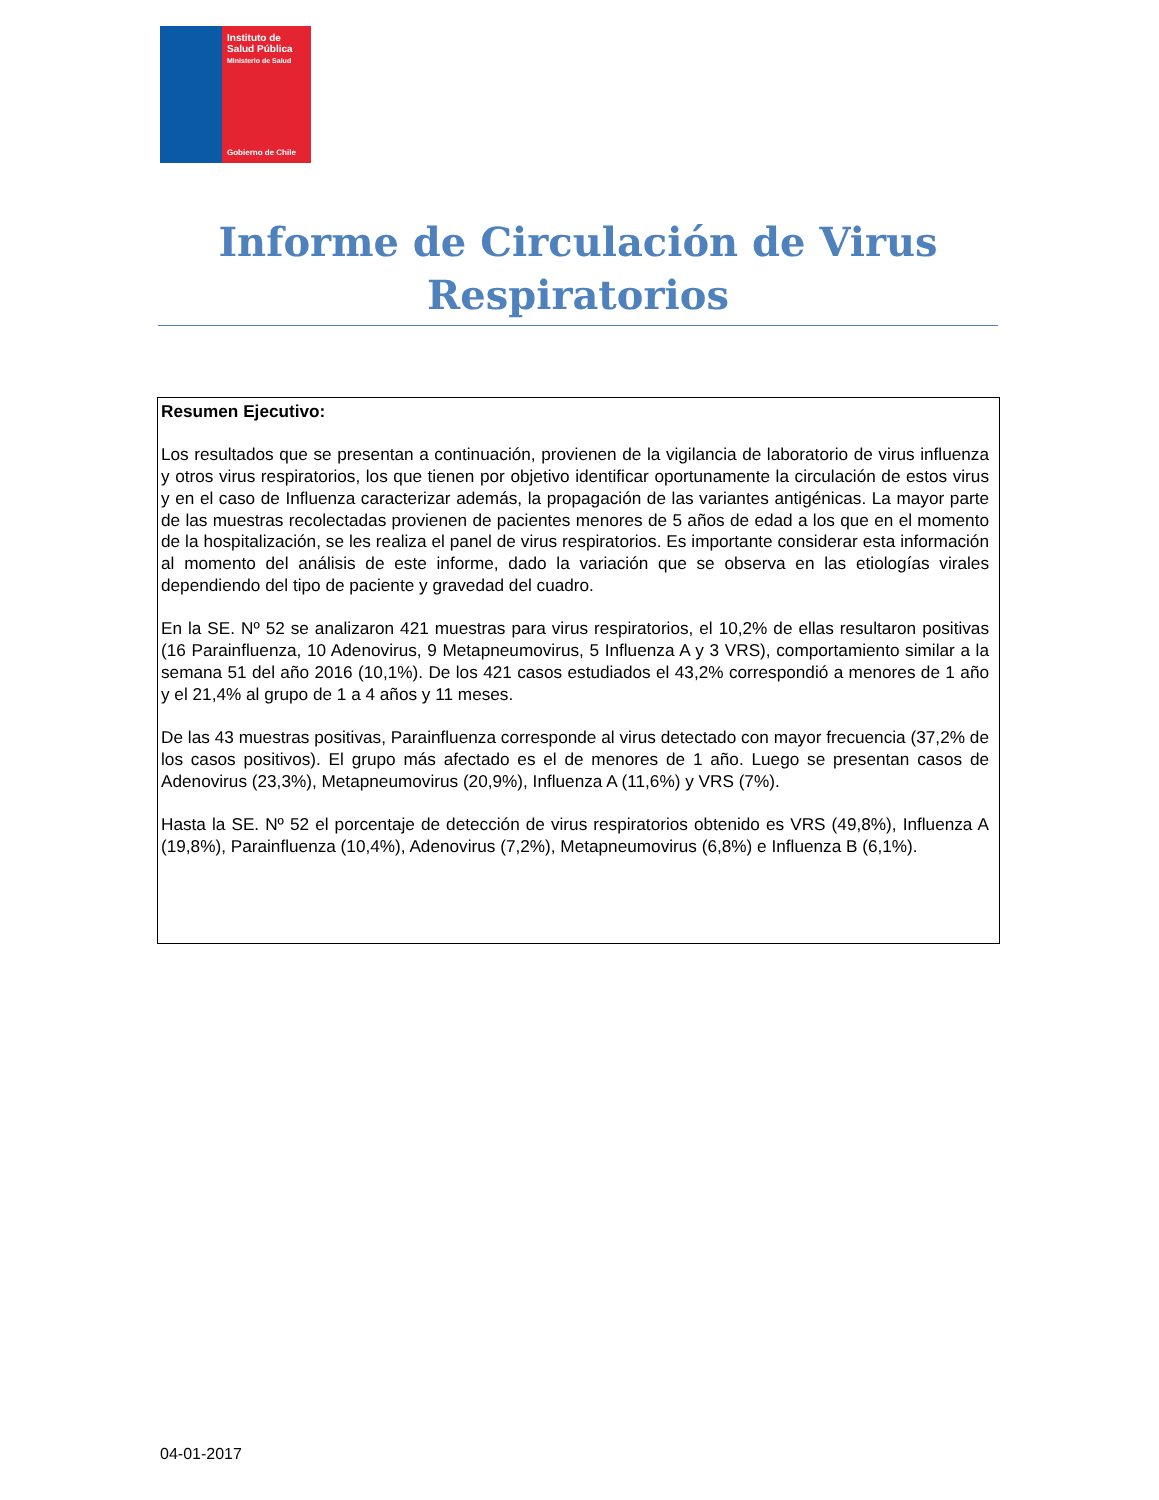Instituto de
Salud Pública
Ministerio de Salud
Gobierno de Chile
Informe de Circulación de Virus
Respiratorios
Resumen Ejecutivo:
Los resultados que se presentan a continuación, provienen de la vigilancia de laboratorio de virus influenza y otros virus respiratorios, los que tienen por objetivo identificar oportunamente la circulación de estos virus y en el caso de Influenza caracterizar además, la propagación de las variantes antigénicas. La mayor parte de las muestras recolectadas provienen de pacientes menores de 5 años de edad a los que en el momento de la hospitalización, se les realiza el panel de virus respiratorios. Es importante considerar esta información al momento del análisis de este informe, dado la variación que se observa en las etiologías virales dependiendo del tipo de paciente y gravedad del cuadro.
En la SE. Nº 52 se analizaron 421 muestras para virus respiratorios, el 10,2% de ellas resultaron positivas (16 Parainfluenza, 10 Adenovirus, 9 Metapneumovirus, 5 Influenza A y 3 VRS), comportamiento similar a la semana 51 del año 2016 (10,1%). De los 421 casos estudiados el 43,2% correspondió a menores de 1 año y el 21,4% al grupo de 1 a 4 años y 11 meses.
De las 43 muestras positivas, Parainfluenza corresponde al virus detectado con mayor frecuencia (37,2% de los casos positivos). El grupo más afectado es el de menores de 1 año. Luego se presentan casos de Adenovirus (23,3%), Metapneumovirus (20,9%), Influenza A (11,6%) y VRS (7%).
Hasta la SE. Nº 52 el porcentaje de detección de virus respiratorios obtenido es VRS (49,8%), Influenza A (19,8%), Parainfluenza (10,4%), Adenovirus (7,2%), Metapneumovirus (6,8%) e Influenza B (6,1%).
04-01-2017